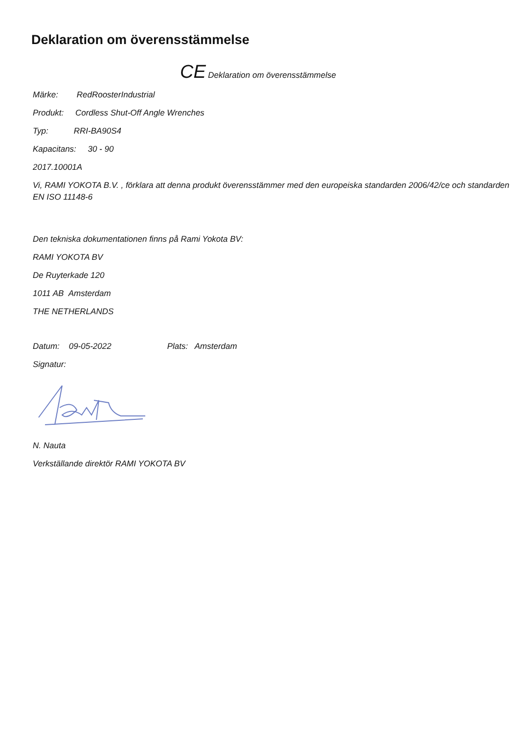Deklaration om överensstämmelse
CE Deklaration om överensstämmelse
Märke: RedRoosterIndustrial
Produkt: Cordless Shut-Off Angle Wrenches
Typ: RRI-BA90S4
Kapacitans: 30 - 90
2017.10001A
Vi, RAMI YOKOTA B.V. , förklara att denna produkt överensstämmer med den europeiska standarden 2006/42/ce och standarden EN ISO 11148-6
Den tekniska dokumentationen finns på Rami Yokota BV:
RAMI YOKOTA BV
De Ruyterkade 120
1011 AB Amsterdam
THE NETHERLANDS
Datum: 09-05-2022 Plats: Amsterdam
Signatur:
N. Nauta
Verkställande direktör RAMI YOKOTA BV